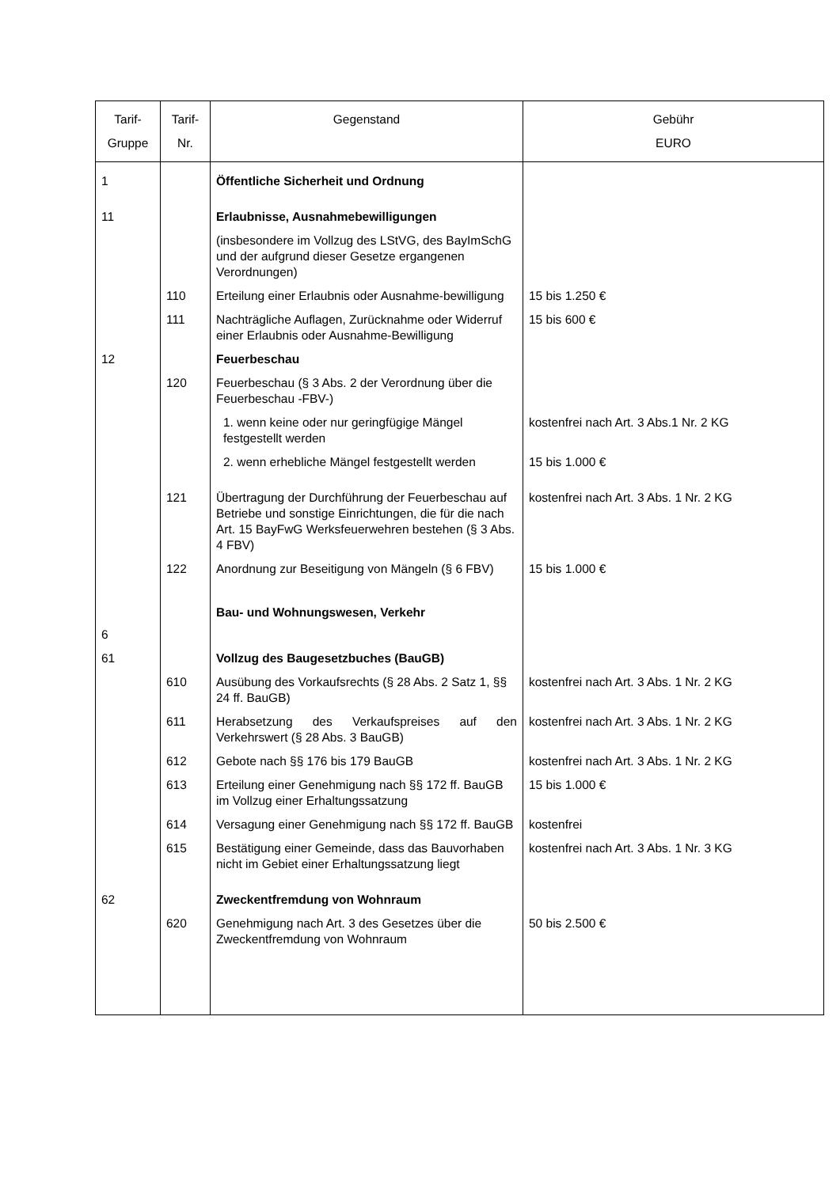| Tarif- Gruppe | Tarif- Nr. | Gegenstand | Gebühr EURO |
| --- | --- | --- | --- |
| 1 | | Öffentliche Sicherheit und Ordnung | |
| 11 | | Erlaubnisse, Ausnahmebewilligungen | |
| | | (insbesondere im Vollzug des LStVG, des BayImSchG und der aufgrund dieser Gesetze ergangenen Verordnungen) | |
| | 110 | Erteilung einer Erlaubnis oder Ausnahme-bewilligung | 15 bis 1.250 € |
| | 111 | Nachträgliche Auflagen, Zurücknahme oder Widerruf einer Erlaubnis oder Ausnahme-Bewilligung | 15 bis 600 € |
| 12 | | Feuerbeschau | |
| | 120 | Feuerbeschau (§ 3 Abs. 2 der Verordnung über die Feuerbeschau -FBV-) | |
| | | 1. wenn keine oder nur geringfügige Mängel festgestellt werden | kostenfrei nach Art. 3 Abs.1 Nr. 2 KG |
| | | 2. wenn erhebliche Mängel festgestellt werden | 15 bis 1.000 € |
| | 121 | Übertragung der Durchführung der Feuerbeschau auf Betriebe und sonstige Einrichtungen, die für die nach Art. 15 BayFwG Werksfeuerwehren bestehen (§ 3 Abs. 4 FBV) | kostenfrei nach Art. 3 Abs. 1 Nr. 2 KG |
| | 122 | Anordnung zur Beseitigung von Mängeln (§ 6 FBV) | 15 bis 1.000 € |
| 6 | | Bau- und Wohnungswesen, Verkehr | |
| 61 | | Vollzug des Baugesetzbuches (BauGB) | |
| | 610 | Ausübung des Vorkaufsrechts (§ 28 Abs. 2 Satz 1, §§ 24 ff. BauGB) | kostenfrei nach Art. 3 Abs. 1 Nr. 2 KG |
| | 611 | Herabsetzung des Verkaufspreises auf den Verkehrswert (§ 28 Abs. 3 BauGB) | kostenfrei nach Art. 3 Abs. 1 Nr. 2 KG |
| | 612 | Gebote nach §§ 176 bis 179 BauGB | kostenfrei nach Art. 3 Abs. 1 Nr. 2 KG |
| | 613 | Erteilung einer Genehmigung nach §§ 172 ff. BauGB im Vollzug einer Erhaltungssatzung | 15 bis 1.000 € |
| | 614 | Versagung einer Genehmigung nach §§ 172 ff. BauGB | kostenfrei |
| | 615 | Bestätigung einer Gemeinde, dass das Bauvorhaben nicht im Gebiet einer Erhaltungssatzung liegt | kostenfrei nach Art. 3 Abs. 1 Nr. 3 KG |
| 62 | | Zweckentfremdung von Wohnraum | |
| | 620 | Genehmigung nach Art. 3 des Gesetzes über die Zweckentfremdung von Wohnraum | 50 bis 2.500 € |